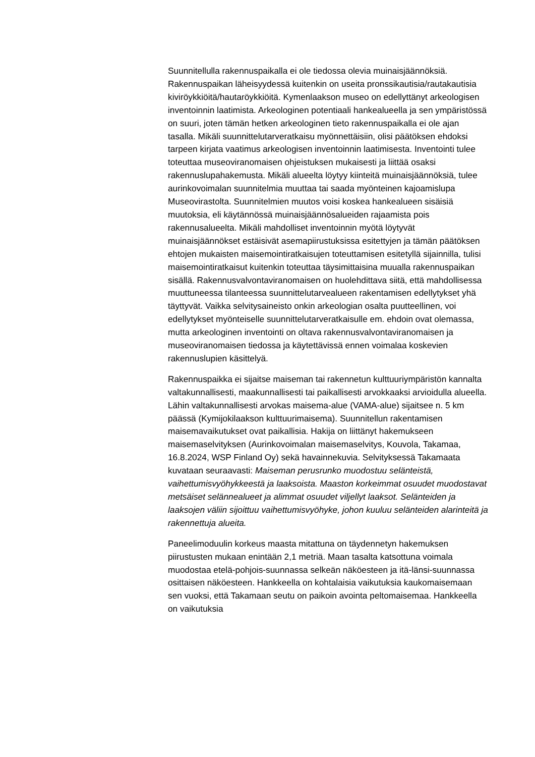Suunnitellulla rakennuspaikalla ei ole tiedossa olevia muinaisjäännöksiä. Rakennuspaikan läheisyydessä kuitenkin on useita pronssikautisia/rautakautisia kiviröykkiöitä/hautaröykkiöitä. Kymenlaakson museo on edellyttänyt arkeologisen inventoinnin laatimista. Arkeologinen potentiaali hankealueella ja sen ympäristössä on suuri, joten tämän hetken arkeologinen tieto rakennuspaikalla ei ole ajan tasalla. Mikäli suunnittelutarveratkaisu myönnettäisiin, olisi päätöksen ehdoksi tarpeen kirjata vaatimus arkeologisen inventoinnin laatimisesta. Inventointi tulee toteuttaa museoviranomaisen ohjeistuksen mukaisesti ja liittää osaksi rakennuslupahakemusta. Mikäli alueelta löytyy kiinteitä muinaisjäännöksiä, tulee aurinkovoimalan suunnitelmia muuttaa tai saada myönteinen kajoamislupa Museovirastolta. Suunnitelmien muutos voisi koskea hankealueen sisäisiä muutoksia, eli käytännössä muinaisjäännösalueiden rajaamista pois rakennusalueelta. Mikäli mahdolliset inventoinnin myötä löytyvät muinaisjäännökset estäisivät asemapiirustuksissa esitettyjen ja tämän päätöksen ehtojen mukaisten maisemointiratkaisujen toteuttamisen esitetyllä sijainnilla, tulisi maisemointiratkaisut kuitenkin toteuttaa täysimittaisina muualla rakennuspaikan sisällä. Rakennusvalvontaviranomaisen on huolehdittava siitä, että mahdollisessa muuttuneessa tilanteessa suunnittelutarvealueen rakentamisen edellytykset yhä täyttyvät. Vaikka selvitysaineisto onkin arkeologian osalta puutteellinen, voi edellytykset myönteiselle suunnittelutarveratkaisulle em. ehdoin ovat olemassa, mutta arkeologinen inventointi on oltava rakennusvalvontaviranomaisen ja museoviranomaisen tiedossa ja käytettävissä ennen voimalaa koskevien rakennuslupien käsittelyä.
Rakennuspaikka ei sijaitse maiseman tai rakennetun kulttuuriympäristön kannalta valtakunnallisesti, maakunnallisesti tai paikallisesti arvokkaaksi arvioidulla alueella. Lähin valtakunnallisesti arvokas maisema-alue (VAMA-alue) sijaitsee n. 5 km päässä (Kymijokilaakson kulttuurimaisema). Suunnitellun rakentamisen maisemavaikutukset ovat paikallisia. Hakija on liittänyt hakemukseen maisemaselvityksen (Aurinkovoimalan maisemaselvitys, Kouvola, Takamaa, 16.8.2024, WSP Finland Oy) sekä havainnekuvia. Selvityksessä Takamaata kuvataan seuraavasti: Maiseman perusrunko muodostuu selänteistä, vaihettumisvyöhykkeestä ja laaksoista. Maaston korkeimmat osuudet muodostavat metsäiset selännealueet ja alimmat osuudet viljellyt laaksot. Selänteiden ja laaksojen väliin sijoittuu vaihettumisvyöhyke, johon kuuluu selänteiden alarinteitä ja rakennettuja alueita.
Paneelimoduulin korkeus maasta mitattuna on täydennetyn hakemuksen piirustusten mukaan enintään 2,1 metriä. Maan tasalta katsottuna voimala muodostaa etelä-pohjois-suunnassa selkeän näköesteen ja itä-länsi-suunnassa osittaisen näköesteen. Hankkeella on kohtalaisia vaikutuksia kaukomaisemaan sen vuoksi, että Takamaan seutu on paikoin avointa peltomaisemaa. Hankkeella on vaikutuksia